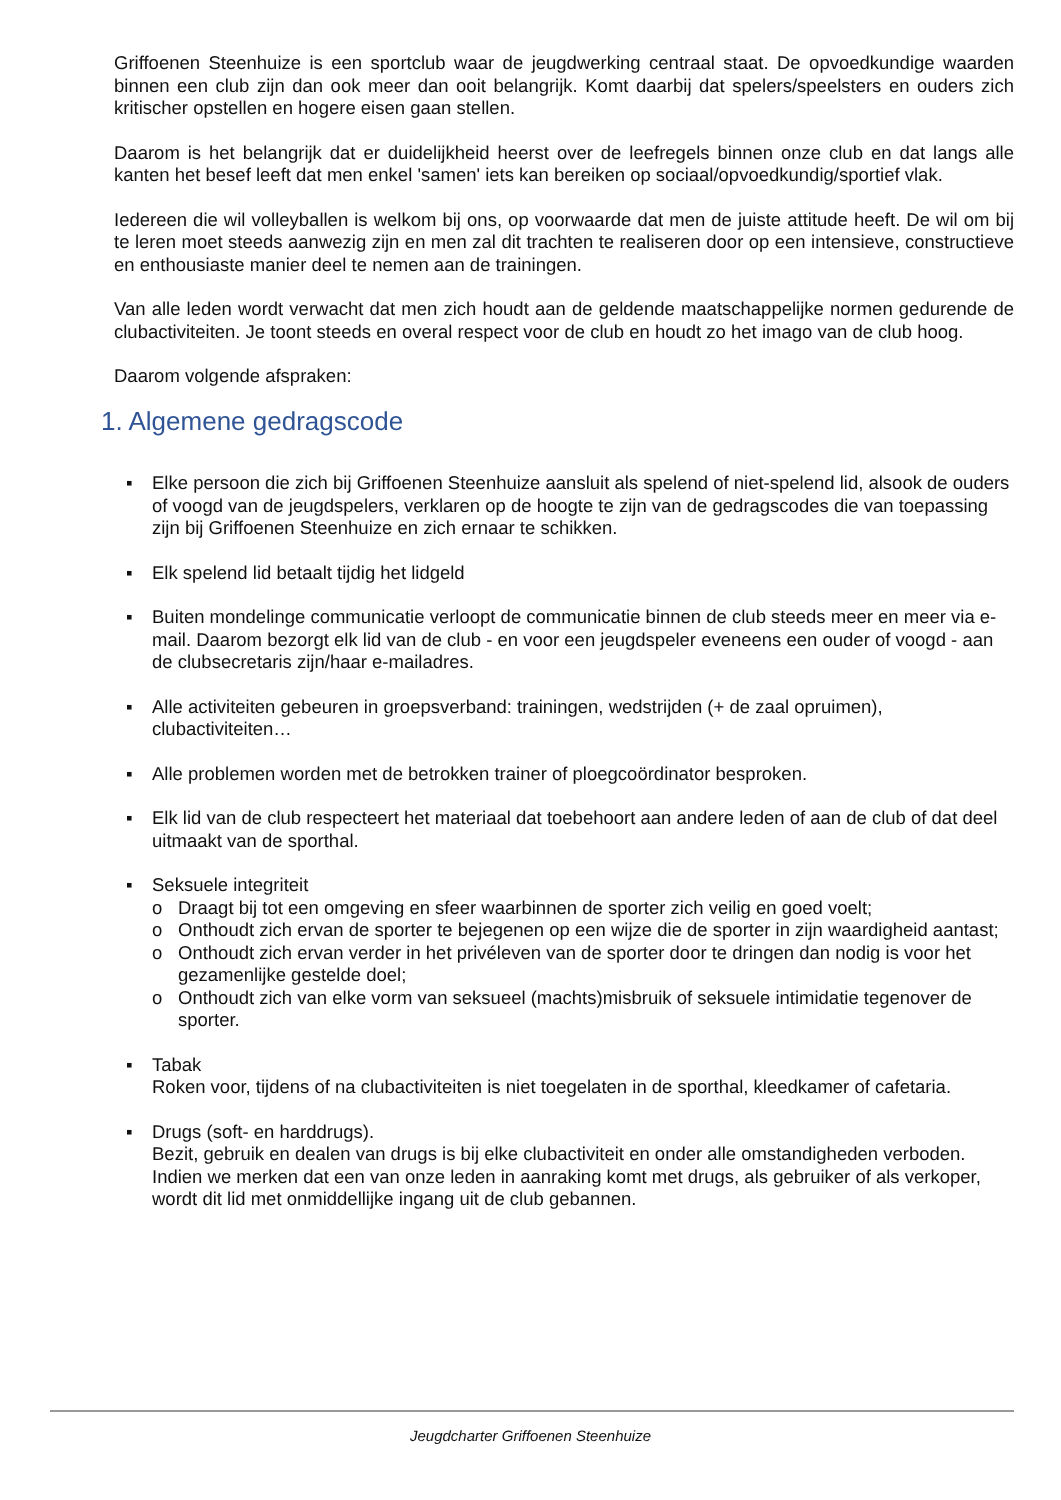Griffoenen Steenhuize is een sportclub waar de jeugdwerking centraal staat. De opvoedkundige waarden binnen een club zijn dan ook meer dan ooit belangrijk. Komt daarbij dat spelers/speelsters en ouders zich kritischer opstellen en hogere eisen gaan stellen.
Daarom is het belangrijk dat er duidelijkheid heerst over de leefregels binnen onze club en dat langs alle kanten het besef leeft dat men enkel 'samen' iets kan bereiken op sociaal/opvoedkundig/sportief vlak.
Iedereen die wil volleyballen is welkom bij ons, op voorwaarde dat men de juiste attitude heeft. De wil om bij te leren moet steeds aanwezig zijn en men zal dit trachten te realiseren door op een intensieve, constructieve en enthousiaste manier deel te nemen aan de trainingen.
Van alle leden wordt verwacht dat men zich houdt aan de geldende maatschappelijke normen gedurende de clubactiviteiten. Je toont steeds en overal respect voor de club en houdt zo het imago van de club hoog.
Daarom volgende afspraken:
1. Algemene gedragscode
▪ Elke persoon die zich bij Griffoenen Steenhuize aansluit als spelend of niet-spelend lid, alsook de ouders of voogd van de jeugdspelers, verklaren op de hoogte te zijn van de gedragscodes die van toepassing zijn bij Griffoenen Steenhuize en zich ernaar te schikken.
▪ Elk spelend lid betaalt tijdig het lidgeld
▪ Buiten mondelinge communicatie verloopt de communicatie binnen de club steeds meer en meer via e-mail. Daarom bezorgt elk lid van de club - en voor een jeugdspeler eveneens een ouder of voogd - aan de clubsecretaris zijn/haar e-mailadres.
▪ Alle activiteiten gebeuren in groepsverband: trainingen, wedstrijden (+ de zaal opruimen), clubactiviteiten…
▪ Alle problemen worden met de betrokken trainer of ploegcoördinator besproken.
▪ Elk lid van de club respecteert het materiaal dat toebehoort aan andere leden of aan de club of dat deel uitmaakt van de sporthal.
▪ Seksuele integriteit
o Draagt bij tot een omgeving en sfeer waarbinnen de sporter zich veilig en goed voelt;
o Onthoudt zich ervan de sporter te bejegenen op een wijze die de sporter in zijn waardigheid aantast;
o Onthoudt zich ervan verder in het privéleven van de sporter door te dringen dan nodig is voor het gezamenlijke gestelde doel;
o Onthoudt zich van elke vorm van seksueel (machts)misbruik of seksuele intimidatie tegenover de sporter.
▪ Tabak
Roken voor, tijdens of na clubactiviteiten is niet toegelaten in de sporthal, kleedkamer of cafetaria.
▪ Drugs (soft- en harddrugs).
Bezit, gebruik en dealen van drugs is bij elke clubactiviteit en onder alle omstandigheden verboden. Indien we merken dat een van onze leden in aanraking komt met drugs, als gebruiker of als verkoper, wordt dit lid met onmiddellijke ingang uit de club gebannen.
Jeugdcharter Griffoenen Steenhuize